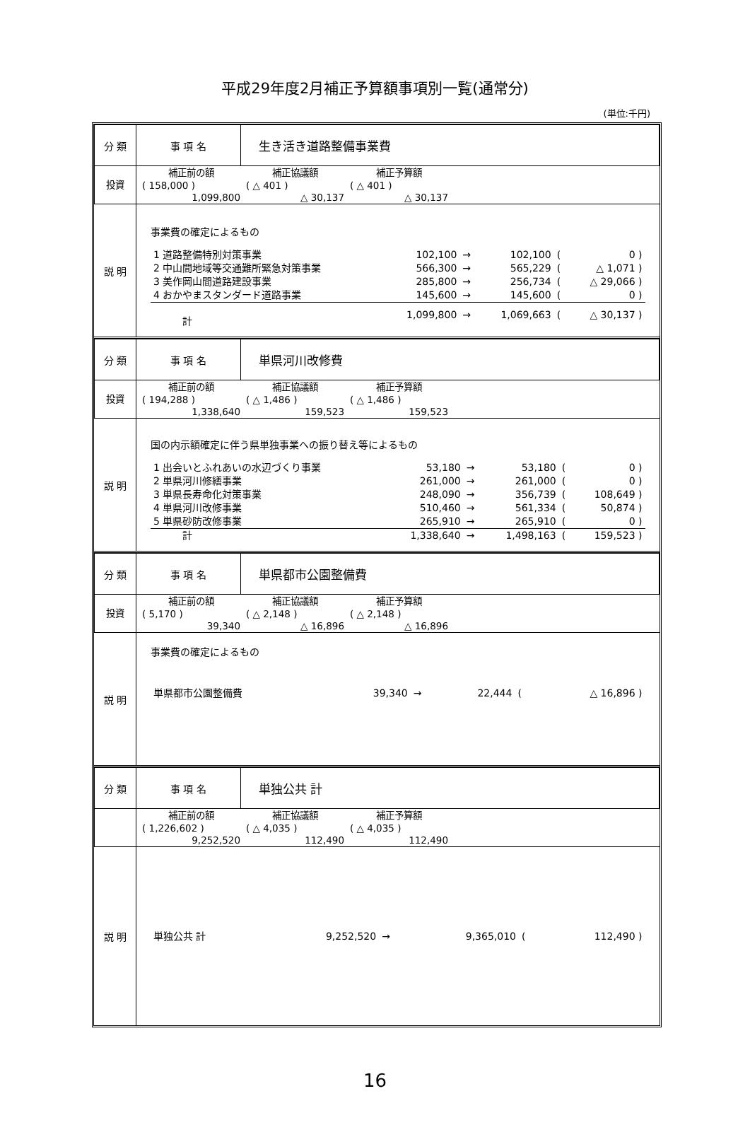平成29年度2月補正予算額事項別一覧(通常分)
(単位:千円)
| 分 類 | 事 項 名 | 生き活き道路整備事業費 |
| 投資 | / 補正前の額 / 補正協議額 / 補正予算額 / / / ( 158,000 ) / ( △ 401 ) / ( △ 401 ) / / / 1,099,800 / △ 30,137 / △ 30,137 / / | |
| 説 明 | 事業費の確定によるもの / 1 道路整備特別対策事業 / 102,100 / → / 102,100 / ( / 0 ) / / 2 中山間地域等交通難所緊急対策事業 / 566,300 / → / 565,229 / ( / △ 1,071 ) / / 3 美作岡山間道路建設事業 / 285,800 / → / 256,734 / ( / △ 29,066 ) / / 4 おかやまスタンダード道路事業 / 145,600 / → / 145,600 / ( / 0 ) / / 計 / 1,099,800 / → / 1,069,663 / ( / △ 30,137 ) / | |
| 分 類 | 事 項 名 | 単県河川改修費 |
| 投資 | / 補正前の額 / 補正協議額 / 補正予算額 / / / ( 194,288 ) / ( △ 1,486 ) / ( △ 1,486 ) / / / 1,338,640 / 159,523 / 159,523 / / | |
| 説 明 | 国の内示額確定に伴う県単独事業への振り替え等によるもの / 1 出会いとふれあいの水辺づくり事業 / 53,180 / → / 53,180 / ( / 0 ) / / 2 単県河川修繕事業 / 261,000 / → / 261,000 / ( / 0 ) / / 3 単県長寿命化対策事業 / 248,090 / → / 356,739 / ( / 108,649 ) / / 4 単県河川改修事業 / 510,460 / → / 561,334 / ( / 50,874 ) / / 5 単県砂防改修事業 / 265,910 / → / 265,910 / ( / 0 ) / / 計 / 1,338,640 / → / 1,498,163 / ( / 159,523 ) / | |
| 分 類 | 事 項 名 | 単県都市公園整備費 |
| 投資 | / 補正前の額 / 補正協議額 / 補正予算額 / / / ( 5,170 ) / ( △ 2,148 ) / ( △ 2,148 ) / / / 39,340 / △ 16,896 / △ 16,896 / / | |
| 説 明 | 事業費の確定によるもの / 単県都市公園整備費 / 39,340 / → / 22,444 / ( / △ 16,896 ) / | |
| 分 類 | 事 項 名 | 単独公共 計 |
| | / 補正前の額 / 補正協議額 / 補正予算額 / / / ( 1,226,602 ) / ( △ 4,035 ) / ( △ 4,035 ) / / / 9,252,520 / 112,490 / 112,490 / / | |
| 説 明 | / 単独公共 計 / 9,252,520 / → / 9,365,010 / ( / 112,490 ) / | |
16